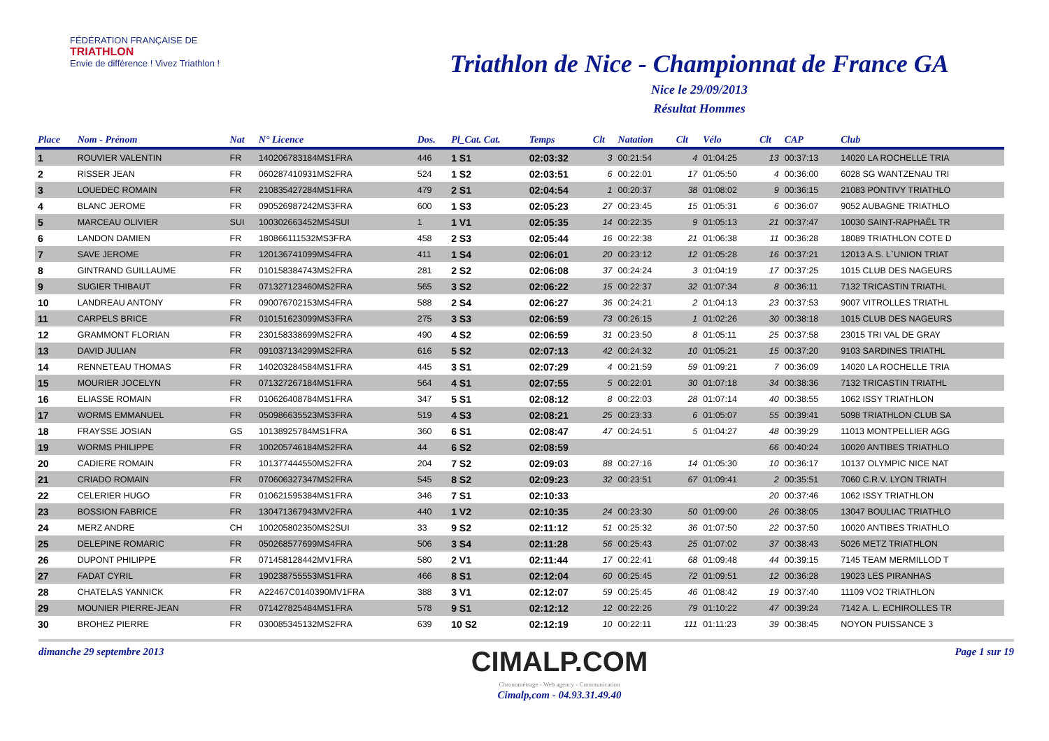FÉDÉRATION FRANÇAISE DE
TRIATHLON
Envie de différence ! Vivez Triathlon !
Triathlon de Nice - Championnat de France GA
Nice le 29/09/2013
Résultat Hommes
| Place | Nom - Prénom | Nat | N° Licence | Dos. | Pl_Cat. Cat. | Temps | Clt | Natation | Clt | Vélo | Clt | CAP | Club |
| --- | --- | --- | --- | --- | --- | --- | --- | --- | --- | --- | --- | --- | --- |
| 1 | ROUVIER VALENTIN | FR | 140206783184MS1FRA | 446 | 1 S1 | 02:03:32 | 3 | 00:21:54 | 4 | 01:04:25 | 13 | 00:37:13 | 14020 LA ROCHELLE TRIA |
| 2 | RISSER JEAN | FR | 060287410931MS2FRA | 524 | 1 S2 | 02:03:51 | 6 | 00:22:01 | 17 | 01:05:50 | 4 | 00:36:00 | 6028 SG WANTZENAU TRI |
| 3 | LOUEDEC ROMAIN | FR | 210835427284MS1FRA | 479 | 2 S1 | 02:04:54 | 1 | 00:20:37 | 38 | 01:08:02 | 9 | 00:36:15 | 21083 PONTIVY TRIATHLO |
| 4 | BLANC JEROME | FR | 090526987242MS3FRA | 600 | 1 S3 | 02:05:23 | 27 | 00:23:45 | 15 | 01:05:31 | 6 | 00:36:07 | 9052 AUBAGNE TRIATHLO |
| 5 | MARCEAU OLIVIER | SUI | 100302663452MS4SUI | 1 | 1 V1 | 02:05:35 | 14 | 00:22:35 | 9 | 01:05:13 | 21 | 00:37:47 | 10030 SAINT-RAPHAËL TR |
| 6 | LANDON DAMIEN | FR | 180866111532MS3FRA | 458 | 2 S3 | 02:05:44 | 16 | 00:22:38 | 21 | 01:06:38 | 11 | 00:36:28 | 18089 TRIATHLON COTE D |
| 7 | SAVE JEROME | FR | 120136741099MS4FRA | 411 | 1 S4 | 02:06:01 | 20 | 00:23:12 | 12 | 01:05:28 | 16 | 00:37:21 | 12013 A.S. L`UNION TRIAT |
| 8 | GINTRAND GUILLAUME | FR | 010158384743MS2FRA | 281 | 2 S2 | 02:06:08 | 37 | 00:24:24 | 3 | 01:04:19 | 17 | 00:37:25 | 1015 CLUB DES NAGEURS |
| 9 | SUGIER THIBAUT | FR | 071327123460MS2FRA | 565 | 3 S2 | 02:06:22 | 15 | 00:22:37 | 32 | 01:07:34 | 8 | 00:36:11 | 7132 TRICASTIN TRIATHL |
| 10 | LANDREAU ANTONY | FR | 090076702153MS4FRA | 588 | 2 S4 | 02:06:27 | 36 | 00:24:21 | 2 | 01:04:13 | 23 | 00:37:53 | 9007 VITROLLES TRIATHL |
| 11 | CARPELS BRICE | FR | 010151623099MS3FRA | 275 | 3 S3 | 02:06:59 | 73 | 00:26:15 | 1 | 01:02:26 | 30 | 00:38:18 | 1015 CLUB DES NAGEURS |
| 12 | GRAMMONT FLORIAN | FR | 230158338699MS2FRA | 490 | 4 S2 | 02:06:59 | 31 | 00:23:50 | 8 | 01:05:11 | 25 | 00:37:58 | 23015 TRI VAL DE GRAY |
| 13 | DAVID JULIAN | FR | 091037134299MS2FRA | 616 | 5 S2 | 02:07:13 | 42 | 00:24:32 | 10 | 01:05:21 | 15 | 00:37:20 | 9103 SARDINES TRIATHL |
| 14 | RENNETEAU THOMAS | FR | 140203284584MS1FRA | 445 | 3 S1 | 02:07:29 | 4 | 00:21:59 | 59 | 01:09:21 | 7 | 00:36:09 | 14020 LA ROCHELLE TRIA |
| 15 | MOURIER JOCELYN | FR | 071327267184MS1FRA | 564 | 4 S1 | 02:07:55 | 5 | 00:22:01 | 30 | 01:07:18 | 34 | 00:38:36 | 7132 TRICASTIN TRIATHL |
| 16 | ELIASSE ROMAIN | FR | 010626408784MS1FRA | 347 | 5 S1 | 02:08:12 | 8 | 00:22:03 | 28 | 01:07:14 | 40 | 00:38:55 | 1062 ISSY TRIATHLON |
| 17 | WORMS EMMANUEL | FR | 050986635523MS3FRA | 519 | 4 S3 | 02:08:21 | 25 | 00:23:33 | 6 | 01:05:07 | 55 | 00:39:41 | 5098 TRIATHLON CLUB SA |
| 18 | FRAYSSE JOSIAN | GS | 10138925784MS1FRA | 360 | 6 S1 | 02:08:47 | 47 | 00:24:51 | 5 | 01:04:27 | 48 | 00:39:29 | 11013 MONTPELLIER AGG |
| 19 | WORMS PHILIPPE | FR | 100205746184MS2FRA | 44 | 6 S2 | 02:08:59 | | | | | 66 | 00:40:24 | 10020 ANTIBES TRIATHLO |
| 20 | CADIERE ROMAIN | FR | 101377444550MS2FRA | 204 | 7 S2 | 02:09:03 | 88 | 00:27:16 | 14 | 01:05:30 | 10 | 00:36:17 | 10137 OLYMPIC NICE NAT |
| 21 | CRIADO ROMAIN | FR | 070606327347MS2FRA | 545 | 8 S2 | 02:09:23 | 32 | 00:23:51 | 67 | 01:09:41 | 2 | 00:35:51 | 7060 C.R.V. LYON TRIATH |
| 22 | CELERIER HUGO | FR | 010621595384MS1FRA | 346 | 7 S1 | 02:10:33 | | | | | 20 | 00:37:46 | 1062 ISSY TRIATHLON |
| 23 | BOSSION FABRICE | FR | 130471367943MV2FRA | 440 | 1 V2 | 02:10:35 | 24 | 00:23:30 | 50 | 01:09:00 | 26 | 00:38:05 | 13047 BOULIAC TRIATHLO |
| 24 | MERZ ANDRE | CH | 100205802350MS2SUI | 33 | 9 S2 | 02:11:12 | 51 | 00:25:32 | 36 | 01:07:50 | 22 | 00:37:50 | 10020 ANTIBES TRIATHLO |
| 25 | DELEPINE ROMARIC | FR | 050268577699MS4FRA | 506 | 3 S4 | 02:11:28 | 56 | 00:25:43 | 25 | 01:07:02 | 37 | 00:38:43 | 5026 METZ TRIATHLON |
| 26 | DUPONT PHILIPPE | FR | 071458128442MV1FRA | 580 | 2 V1 | 02:11:44 | 17 | 00:22:41 | 68 | 01:09:48 | 44 | 00:39:15 | 7145 TEAM MERMILLOD T |
| 27 | FADAT CYRIL | FR | 190238755553MS1FRA | 466 | 8 S1 | 02:12:04 | 60 | 00:25:45 | 72 | 01:09:51 | 12 | 00:36:28 | 19023 LES PIRANHAS |
| 28 | CHATELAS YANNICK | FR | A22467C0140390MV1FRA | 388 | 3 V1 | 02:12:07 | 59 | 00:25:45 | 46 | 01:08:42 | 19 | 00:37:40 | 11109 VO2 TRIATHLON |
| 29 | MOUNIER PIERRE-JEAN | FR | 071427825484MS1FRA | 578 | 9 S1 | 02:12:12 | 12 | 00:22:26 | 79 | 01:10:22 | 47 | 00:39:24 | 7142 A. L. ECHIROLLES TR |
| 30 | BROHEZ PIERRE | FR | 030085345132MS2FRA | 639 | 10 S2 | 02:12:19 | 10 | 00:22:11 | 111 | 01:11:23 | 39 | 00:38:45 | NOYON PUISSANCE 3 |
dimanche 29 septembre 2013
CIMALP.COM
Chronométrage - Web agency - Communication
Cimalp,com - 04.93.31.49.40
Page 1 sur 19